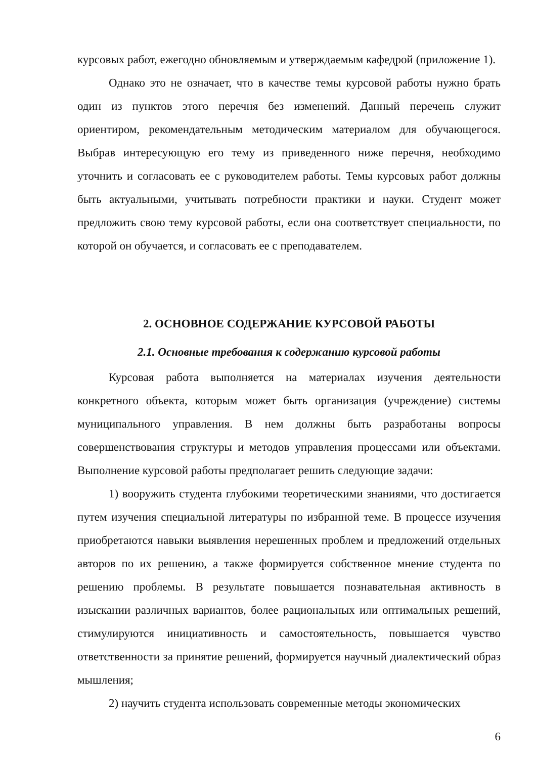курсовых работ, ежегодно обновляемым и утверждаемым кафедрой (приложение 1).
Однако это не означает, что в качестве темы курсовой работы нужно брать один из пунктов этого перечня без изменений. Данный перечень служит ориентиром, рекомендательным методическим материалом для обучающегося. Выбрав интересующую его тему из приведенного ниже перечня, необходимо уточнить и согласовать ее с руководителем работы. Темы курсовых работ должны быть актуальными, учитывать потребности практики и науки. Студент может предложить свою тему курсовой работы, если она соответствует специальности, по которой он обучается, и согласовать ее с преподавателем.
2. ОСНОВНОЕ СОДЕРЖАНИЕ КУРСОВОЙ РАБОТЫ
2.1. Основные требования к содержанию курсовой работы
Курсовая работа выполняется на материалах изучения деятельности конкретного объекта, которым может быть организация (учреждение) системы муниципального управления. В нем должны быть разработаны вопросы совершенствования структуры и методов управления процессами или объектами. Выполнение курсовой работы предполагает решить следующие задачи:
1) вооружить студента глубокими теоретическими знаниями, что достигается путем изучения специальной литературы по избранной теме. В процессе изучения приобретаются навыки выявления нерешенных проблем и предложений отдельных авторов по их решению, а также формируется собственное мнение студента по решению проблемы. В результате повышается познавательная активность в изыскании различных вариантов, более рациональных или оптимальных решений, стимулируются инициативность и самостоятельность, повышается чувство ответственности за принятие решений, формируется научный диалектический образ мышления;
2) научить студента использовать современные методы экономических
6